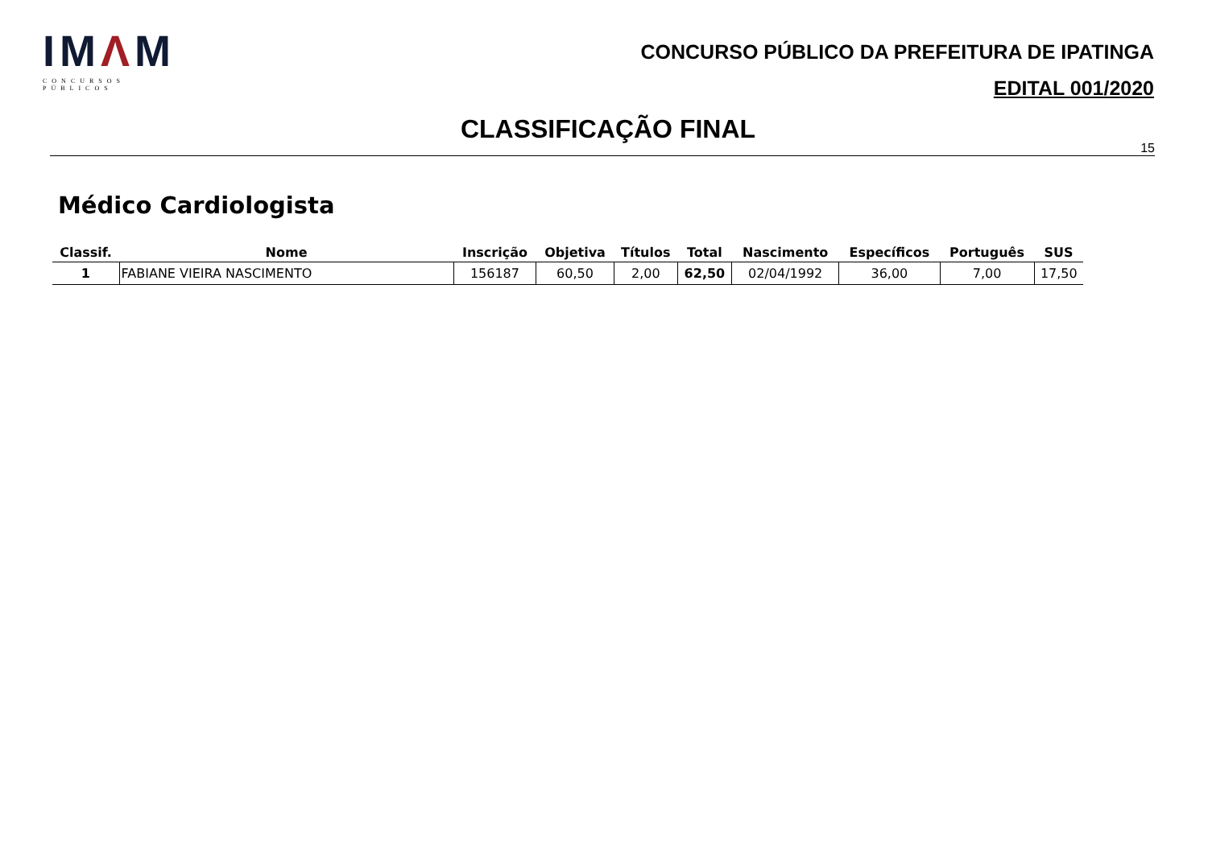IMΛM
CONCURSOS PÚBLICOS
CONCURSO PÚBLICO DA PREFEITURA DE IPATINGA
EDITAL 001/2020
CLASSIFICAÇÃO FINAL
15
Médico Cardiologista
| Classif. | Nome | Inscrição | Objetiva | Títulos | Total | Nascimento | Específicos | Português | SUS |
| --- | --- | --- | --- | --- | --- | --- | --- | --- | --- |
| 1 | FABIANE VIEIRA NASCIMENTO | 156187 | 60,50 | 2,00 | 62,50 | 02/04/1992 | 36,00 | 7,00 | 17,50 |